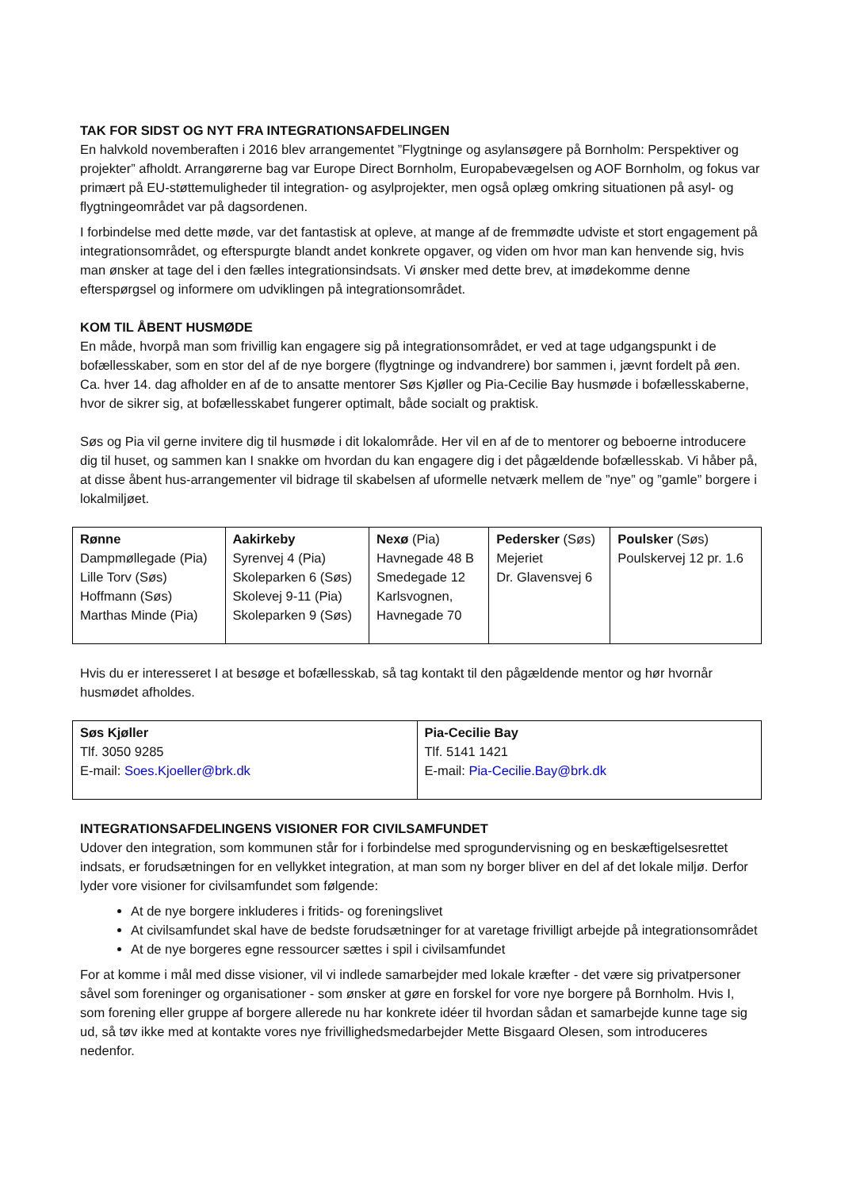TAK FOR SIDST OG NYT FRA INTEGRATIONSAFDELINGEN
En halvkold novemberaften i 2016 blev arrangementet ”Flygtninge og asylansøgere på Bornholm: Perspektiver og projekter” afholdt. Arrangørerne bag var Europe Direct Bornholm, Europabevægelsen og AOF Bornholm, og fokus var primært på EU-støttemuligheder til integration- og asylprojekter, men også oplæg omkring situationen på asyl- og flygtningeområdet var på dagsordenen.
I forbindelse med dette møde, var det fantastisk at opleve, at mange af de fremmødte udviste et stort engagement på integrationsområdet, og efterspurgte blandt andet konkrete opgaver, og viden om hvor man kan henvende sig, hvis man ønsker at tage del i den fælles integrationsindsats. Vi ønsker med dette brev, at imødekomme denne efterspørgsel og informere om udviklingen på integrationsområdet.
KOM TIL ÅBENT HUSMØDE
En måde, hvorpå man som frivillig kan engagere sig på integrationsområdet, er ved at tage udgangspunkt i de bofællesskaber, som en stor del af de nye borgere (flygtninge og indvandrere) bor sammen i, jævnt fordelt på øen. Ca. hver 14. dag afholder en af de to ansatte mentorer Søs Kjøller og Pia-Cecilie Bay husmøde i bofællesskaberne, hvor de sikrer sig, at bofællesskabet fungerer optimalt, både socialt og praktisk.
Søs og Pia vil gerne invitere dig til husmøde i dit lokalområde. Her vil en af de to mentorer og beboerne introducere dig til huset, og sammen kan I snakke om hvordan du kan engagere dig i det pågældende bofællesskab. Vi håber på, at disse åbent hus-arrangementer vil bidrage til skabelsen af uformelle netværk mellem de ”nye” og ”gamle” borgere i lokalmiljøet.
| Rønne Dampmøllegade (Pia) Lille Torv (Søs) Hoffmann (Søs) Marthas Minde (Pia) | Aakirkeby Syrenvej 4 (Pia) Skoleparken 6 (Søs) Skolevej 9-11 (Pia) Skoleparken 9 (Søs) | Nexø (Pia) Havnegade 48 B Smedegade 12 Karlsvognen, Havnegade 70 | Pedersker (Søs) Mejeriet Dr. Glavensvej 6 | Poulsker (Søs) Poulskervej 12 pr. 1.6 |
Hvis du er interesseret I at besøge et bofællesskab, så tag kontakt til den pågældende mentor og hør hvornår husmødet afholdes.
| Søs Kjøller Tlf. 3050 9285 E-mail: Soes.Kjoeller@brk.dk | Pia-Cecilie Bay Tlf. 5141 1421 E-mail: Pia-Cecilie.Bay@brk.dk |
INTEGRATIONSAFDELINGENS VISIONER FOR CIVILSAMFUNDET
Udover den integration, som kommunen står for i forbindelse med sprogundervisning og en beskæftigelsesrettet indsats, er forudsætningen for en vellykket integration, at man som ny borger bliver en del af det lokale miljø. Derfor lyder vore visioner for civilsamfundet som følgende:
At de nye borgere inkluderes i fritids- og foreningslivet
At civilsamfundet skal have de bedste forudsætninger for at varetage frivilligt arbejde på integrationsområdet
At de nye borgeres egne ressourcer sættes i spil i civilsamfundet
For at komme i mål med disse visioner, vil vi indlede samarbejder med lokale kræfter - det være sig privatpersoner såvel som foreninger og organisationer - som ønsker at gøre en forskel for vore nye borgere på Bornholm. Hvis I, som forening eller gruppe af borgere allerede nu har konkrete idéer til hvordan sådan et samarbejde kunne tage sig ud, så tøv ikke med at kontakte vores nye frivillighedsmedarbejder Mette Bisgaard Olesen, som introduceres nedenfor.